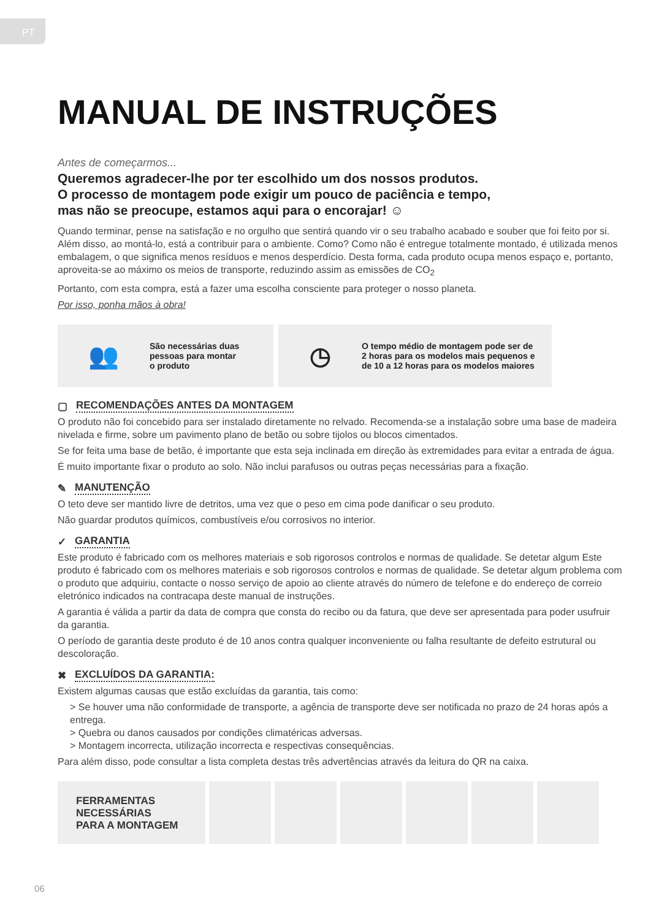PT
MANUAL DE INSTRUÇÕES
Antes de começarmos...
Queremos agradecer-lhe por ter escolhido um dos nossos produtos.
O processo de montagem pode exigir um pouco de paciência e tempo,
mas não se preocupe, estamos aqui para o encorajar! ☺
Quando terminar, pense na satisfação e no orgulho que sentirá quando vir o seu trabalho acabado e souber que foi feito por si. Além disso, ao montá-lo, está a contribuir para o ambiente. Como? Como não é entregue totalmente montado, é utilizada menos embalagem, o que significa menos resíduos e menos desperdício. Desta forma, cada produto ocupa menos espaço e, portanto, aproveita-se ao máximo os meios de transporte, reduzindo assim as emissões de CO<sub>2</sub>
Portanto, com esta compra, está a fazer uma escolha consciente para proteger o nosso planeta.
Por isso, ponha mãos à obra!
👥
São necessárias duas
pessoas para montar
o produto
◷
O tempo médio de montagem pode ser de
2 horas para os modelos mais pequenos e
de 10 a 12 horas para os modelos maiores
▢ RECOMENDAÇÕES ANTES DA MONTAGEM
O produto não foi concebido para ser instalado diretamente no relvado. Recomenda-se a instalação sobre uma base de madeira nivelada e firme, sobre um pavimento plano de betão ou sobre tijolos ou blocos cimentados.
Se for feita uma base de betão, é importante que esta seja inclinada em direção às extremidades para evitar a entrada de água.
É muito importante fixar o produto ao solo. Não inclui parafusos ou outras peças necessárias para a fixação.
✎ MANUTENÇÃO
O teto deve ser mantido livre de detritos, uma vez que o peso em cima pode danificar o seu produto.
Não guardar produtos químicos, combustíveis e/ou corrosivos no interior.
✓ GARANTIA
Este produto é fabricado com os melhores materiais e sob rigorosos controlos e normas de qualidade. Se detetar algum Este produto é fabricado com os melhores materiais e sob rigorosos controlos e normas de qualidade. Se detetar algum problema com o produto que adquiriu, contacte o nosso serviço de apoio ao cliente através do número de telefone e do endereço de correio eletrónico indicados na contracapa deste manual de instruções.
A garantia é válida a partir da data de compra que consta do recibo ou da fatura, que deve ser apresentada para poder usufruir da garantia.
O período de garantia deste produto é de 10 anos contra qualquer inconveniente ou falha resultante de defeito estrutural ou descoloração.
✖ EXCLUÍDOS DA GARANTIA:
Existem algumas causas que estão excluídas da garantia, tais como:
> Se houver uma não conformidade de transporte, a agência de transporte deve ser notificada no prazo de 24 horas após a entrega.
> Quebra ou danos causados por condições climatéricas adversas.
> Montagem incorrecta, utilização incorrecta e respectivas consequências.
Para além disso, pode consultar a lista completa destas três advertências através da leitura do QR na caixa.
FERRAMENTAS
NECESSÁRIAS
PARA A MONTAGEM
06